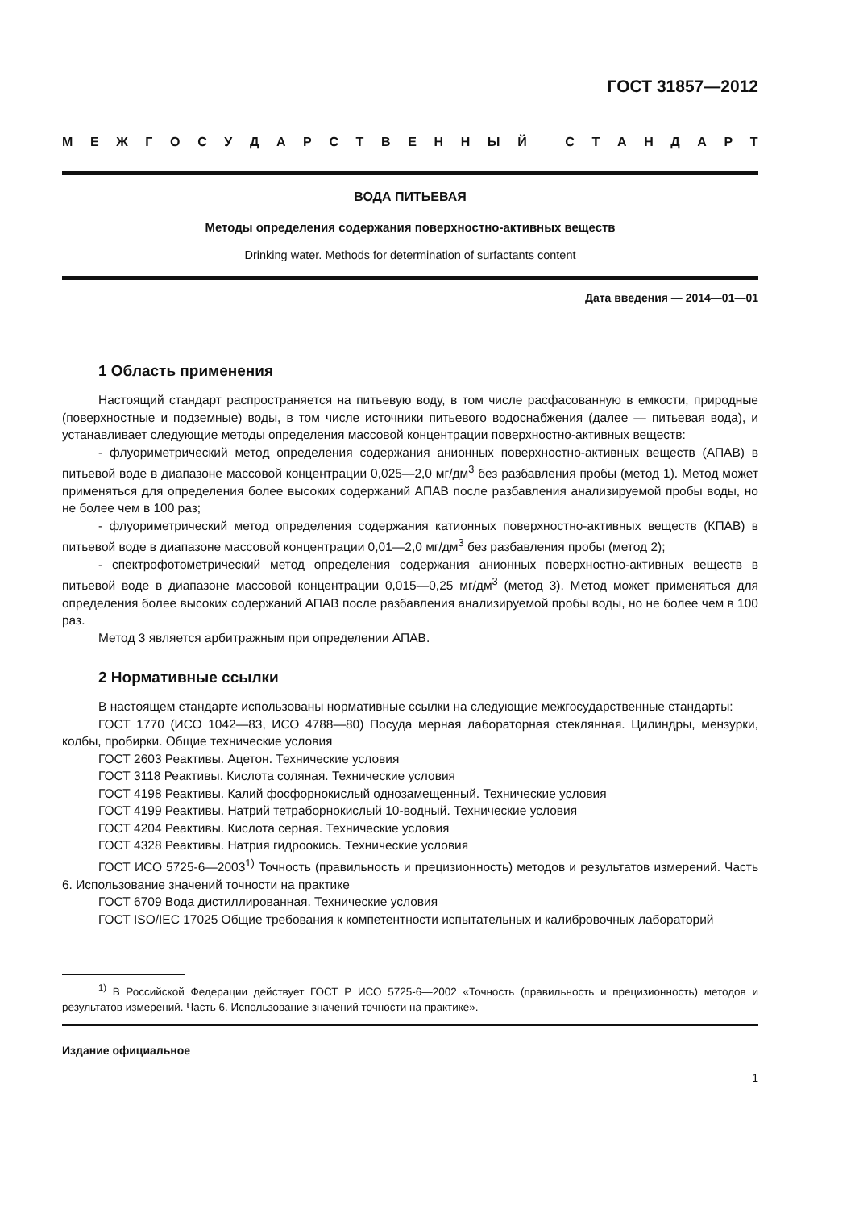ГОСТ 31857—2012
МЕЖГОСУДАРСТВЕННЫЙ СТАНДАРТ
ВОДА ПИТЬЕВАЯ
Методы определения содержания поверхностно-активных веществ
Drinking water. Methods for determination of surfactants content
Дата введения — 2014—01—01
1 Область применения
Настоящий стандарт распространяется на питьевую воду, в том числе расфасованную в емкости, природные (поверхностные и подземные) воды, в том числе источники питьевого водоснабжения (далее — питьевая вода), и устанавливает следующие методы определения массовой концентрации поверхностно-активных веществ:
- флуориметрический метод определения содержания анионных поверхностно-активных веществ (АПАВ) в питьевой воде в диапазоне массовой концентрации 0,025—2,0 мг/дм<sup>3</sup> без разбавления пробы (метод 1). Метод может применяться для определения более высоких содержаний АПАВ после разбавления анализируемой пробы воды, но не более чем в 100 раз;
- флуориметрический метод определения содержания катионных поверхностно-активных веществ (КПАВ) в питьевой воде в диапазоне массовой концентрации 0,01—2,0 мг/дм<sup>3</sup> без разбавления пробы (метод 2);
- спектрофотометрический метод определения содержания анионных поверхностно-активных веществ в питьевой воде в диапазоне массовой концентрации 0,015—0,25 мг/дм<sup>3</sup> (метод 3). Метод может применяться для определения более высоких содержаний АПАВ после разбавления анализируемой пробы воды, но не более чем в 100 раз.
Метод 3 является арбитражным при определении АПАВ.
2 Нормативные ссылки
В настоящем стандарте использованы нормативные ссылки на следующие межгосударственные стандарты:
ГОСТ 1770 (ИСО 1042—83, ИСО 4788—80) Посуда мерная лабораторная стеклянная. Цилиндры, мензурки, колбы, пробирки. Общие технические условия
ГОСТ 2603 Реактивы. Ацетон. Технические условия
ГОСТ 3118 Реактивы. Кислота соляная. Технические условия
ГОСТ 4198 Реактивы. Калий фосфорнокислый однозамещенный. Технические условия
ГОСТ 4199 Реактивы. Натрий тетраборнокислый 10-водный. Технические условия
ГОСТ 4204 Реактивы. Кислота серная. Технические условия
ГОСТ 4328 Реактивы. Натрия гидроокись. Технические условия
ГОСТ ИСО 5725-6—2003<sup>1)</sup> Точность (правильность и прецизионность) методов и результатов измерений. Часть 6. Использование значений точности на практике
ГОСТ 6709 Вода дистиллированная. Технические условия
ГОСТ ISO/IEC 17025 Общие требования к компетентности испытательных и калибровочных лабораторий
<sup>1)</sup> В Российской Федерации действует ГОСТ Р ИСО 5725-6—2002 «Точность (правильность и прецизионность) методов и результатов измерений. Часть 6. Использование значений точности на практике».
Издание официальное
1